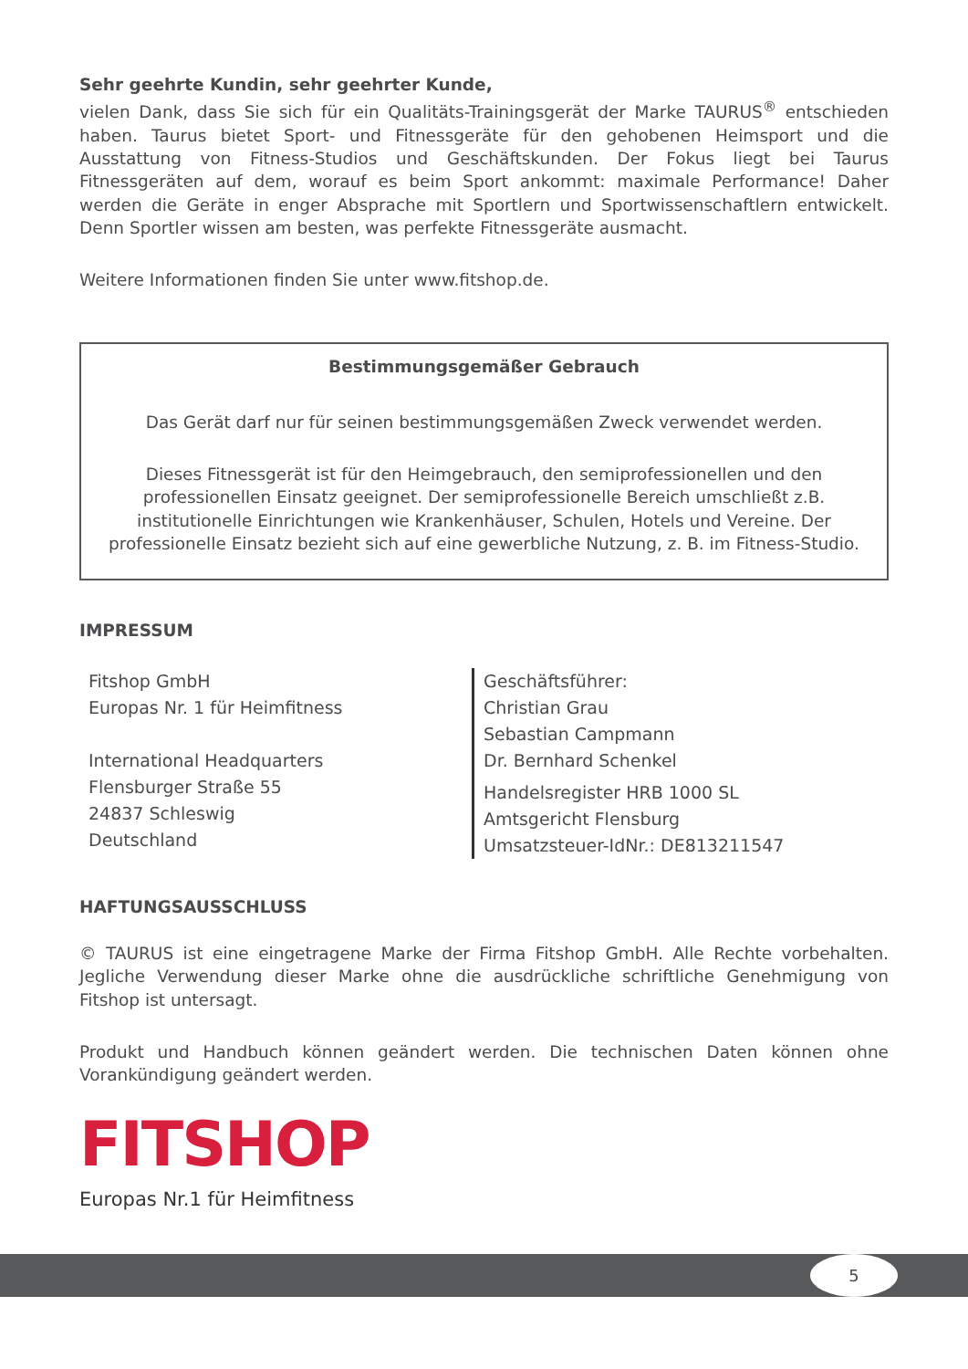Sehr geehrte Kundin, sehr geehrter Kunde,
vielen Dank, dass Sie sich für ein Qualitäts-Trainingsgerät der Marke TAURUS<sup>®</sup> entschieden haben. Taurus bietet Sport- und Fitnessgeräte für den gehobenen Heimsport und die Ausstattung von Fitness-Studios und Geschäftskunden. Der Fokus liegt bei Taurus Fitnessgeräten auf dem, worauf es beim Sport ankommt: maximale Performance! Daher werden die Geräte in enger Absprache mit Sportlern und Sportwissenschaftlern entwickelt. Denn Sportler wissen am besten, was perfekte Fitnessgeräte ausmacht.
Weitere Informationen finden Sie unter www.fitshop.de.
Bestimmungsgemäßer Gebrauch
Das Gerät darf nur für seinen bestimmungsgemäßen Zweck verwendet werden.
Dieses Fitnessgerät ist für den Heimgebrauch, den semiprofessionellen und den professionellen Einsatz geeignet. Der semiprofessionelle Bereich umschließt z.B. institutionelle Einrichtungen wie Krankenhäuser, Schulen, Hotels und Vereine. Der professionelle Einsatz bezieht sich auf eine gewerbliche Nutzung, z. B. im Fitness-Studio.
IMPRESSUM
Fitshop GmbH
Europas Nr. 1 für Heimfitness
International Headquarters
Flensburger Straße 55
24837 Schleswig
Deutschland
Geschäftsführer:
Christian Grau
Sebastian Campmann
Dr. Bernhard Schenkel
Handelsregister HRB 1000 SL
Amtsgericht Flensburg
Umsatzsteuer-IdNr.: DE813211547
HAFTUNGSAUSSCHLUSS
© TAURUS ist eine eingetragene Marke der Firma Fitshop GmbH. Alle Rechte vorbehalten. Jegliche Verwendung dieser Marke ohne die ausdrückliche schriftliche Genehmigung von Fitshop ist untersagt.
Produkt und Handbuch können geändert werden. Die technischen Daten können ohne Vorankündigung geändert werden.
FITSHOP
Europas Nr.1 für Heimfitness
5